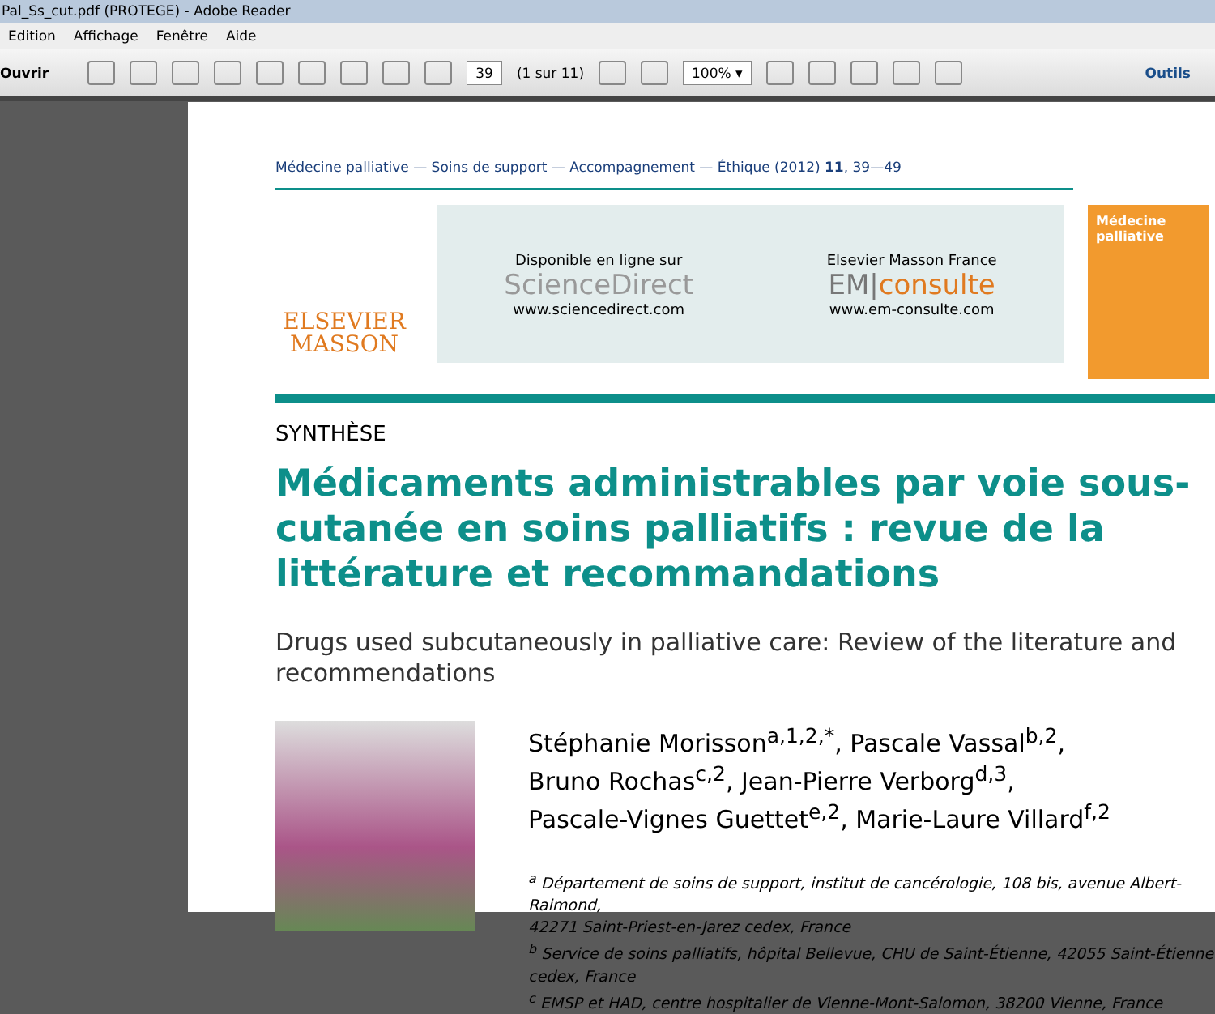Pal_Ss_cut.pdf (PROTEGE) - Adobe Reader
Edition Affichage Fenêtre Aide
Ouvrir
39 (1 sur 11)
100% ▾
Outils
Médecine palliative — Soins de support — Accompagnement — Éthique (2012) 11, 39—49
ELSEVIER
MASSON
Disponible en ligne sur
ScienceDirect
www.sciencedirect.com
Elsevier Masson France
EM|consulte
www.em-consulte.com
Médecine palliative
SYNTHÈSE
Médicaments administrables par voie sous-cutanée en soins palliatifs : revue de la littérature et recommandations
Drugs used subcutaneously in palliative care: Review of the literature and recommendations
Stéphanie Morisson<sup>a,1,2,*</sup>, Pascale Vassal<sup>b,2</sup>,
Bruno Rochas<sup>c,2</sup>, Jean-Pierre Verborg<sup>d,3</sup>,
Pascale-Vignes Guettet<sup>e,2</sup>, Marie-Laure Villard<sup>f,2</sup>
<sup>a</sup> Département de soins de support, institut de cancérologie, 108 bis, avenue Albert-Raimond,
42271 Saint-Priest-en-Jarez cedex, France
<sup>b</sup> Service de soins palliatifs, hôpital Bellevue, CHU de Saint-Étienne, 42055 Saint-Étienne
cedex, France
<sup>c</sup> EMSP et HAD, centre hospitalier de Vienne-Mont-Salomon, 38200 Vienne, France